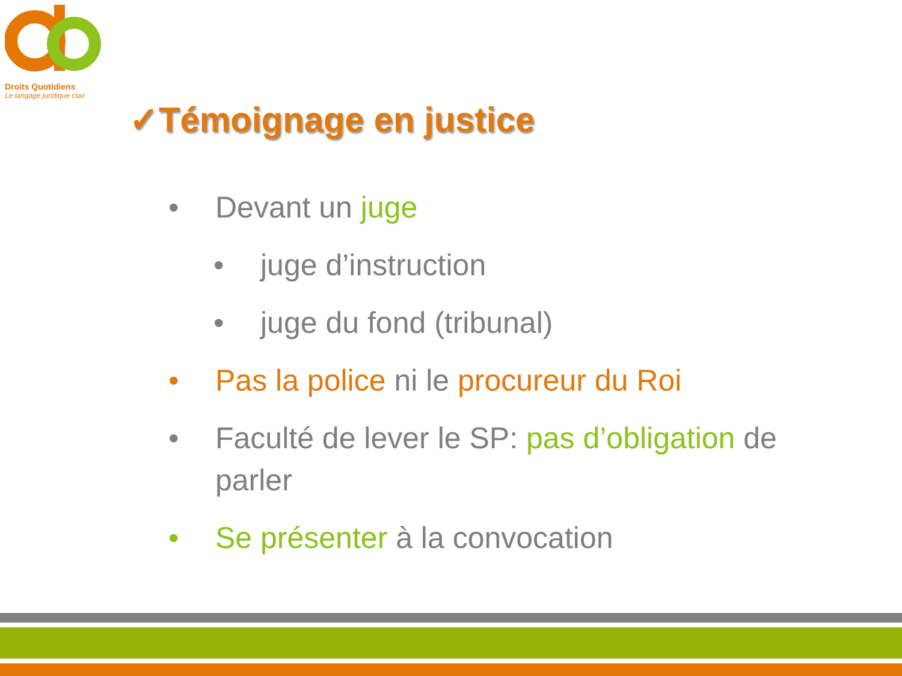Droits Quotidiens
Le langage juridique clair
✓Témoignage en justice
• Devant un juge
• juge d’instruction
• juge du fond (tribunal)
• Pas la police ni le procureur du Roi
• Faculté de lever le SP: pas d’obligation de parler
• Se présenter à la convocation